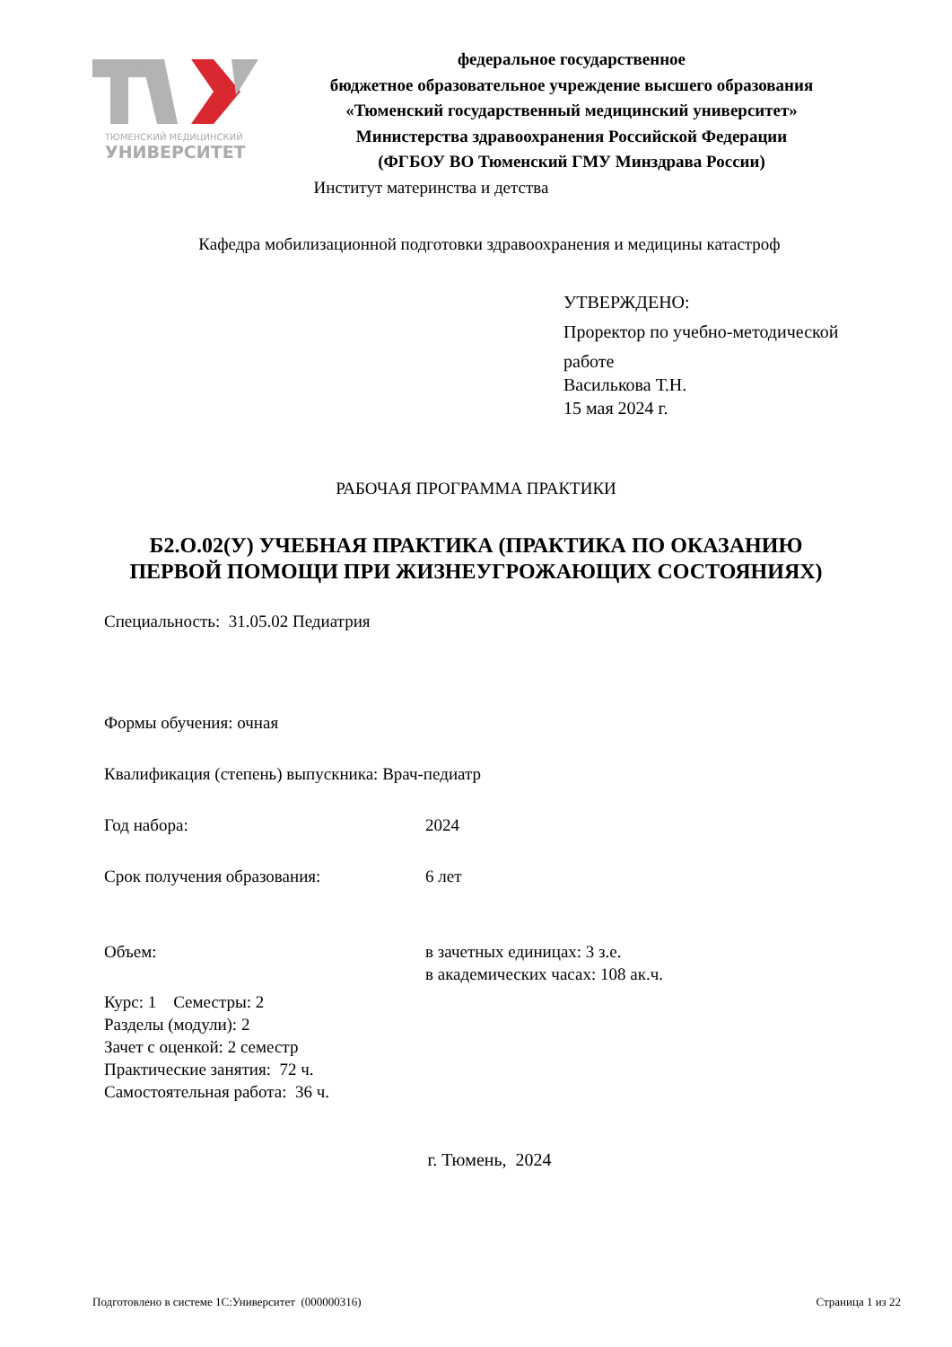ТЮМЕНСКИЙ МЕДИЦИНСКИЙ
УНИВЕРСИТЕТ
федеральное государственное
бюджетное образовательное учреждение высшего образования
«Тюменский государственный медицинский университет»
Министерства здравоохранения Российской Федерации
(ФГБОУ ВО Тюменский ГМУ Минздрава России)
Институт материнства и детства
Кафедра мобилизационной подготовки здравоохранения и медицины катастроф
УТВЕРЖДЕНО:
Проректор по учебно-методической
работе
Василькова Т.Н.
15 мая 2024 г.
РАБОЧАЯ ПРОГРАММА ПРАКТИКИ
Б2.О.02(У) УЧЕБНАЯ ПРАКТИКА (ПРАКТИКА ПО ОКАЗАНИЮ
ПЕРВОЙ ПОМОЩИ ПРИ ЖИЗНЕУГРОЖАЮЩИХ СОСТОЯНИЯХ)
Специальность: 31.05.02 Педиатрия
Формы обучения: очная
Квалификация (степень) выпускника: Врач-педиатр
Год набора: 2024
Срок получения образования: 6 лет
Объем: в зачетных единицах: 3 з.е.
в академических часах: 108 ак.ч.
Курс: 1 Семестры: 2
Разделы (модули): 2
Зачет с оценкой: 2 семестр
Практические занятия: 72 ч.
Самостоятельная работа: 36 ч.
г. Тюмень, 2024
Подготовлено в системе 1С:Университет (000000316) Страница 1 из 22